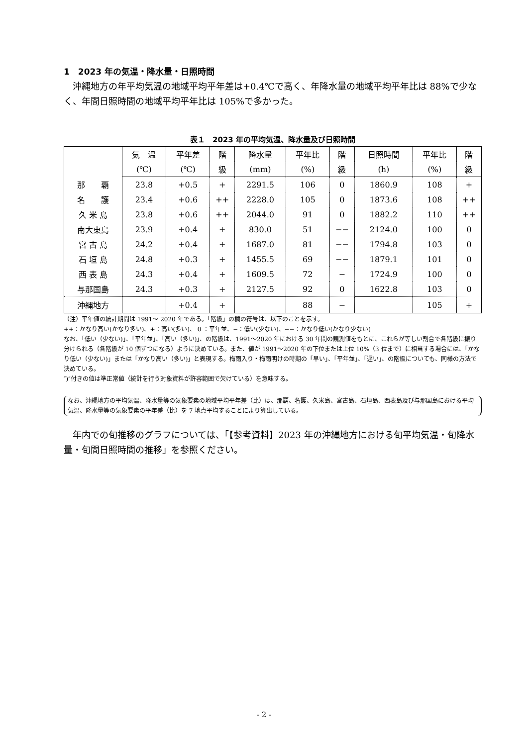1　2023 年の気温・降水量・日照時間
沖縄地方の年平均気温の地域平均平年差は+0.4℃で高く、年降水量の地域平均平年比は 88%で少なく、年間日照時間の地域平均平年比は 105%で多かった。
表１　2023 年の平均気温、降水量及び日照時間
| | 気 温 | 平年差 | 階 | 降水量 | 平年比 | 階 | 日照時間 | 平年比 | 階 |
| --- | --- | --- | --- | --- | --- | --- | --- | --- | --- |
| | (℃) | (℃) | 級 | (mm) | (%) | 級 | (h) | (%) | 級 |
| 那 覇 | 23.8 | +0.5 | + | 2291.5 | 106 | 0 | 1860.9 | 108 | + |
| 名 護 | 23.4 | +0.6 | ++ | 2228.0 | 105 | 0 | 1873.6 | 108 | ++ |
| 久 米 島 | 23.8 | +0.6 | ++ | 2044.0 | 91 | 0 | 1882.2 | 110 | ++ |
| 南大東島 | 23.9 | +0.4 | + | 830.0 | 51 | −− | 2124.0 | 100 | 0 |
| 宮 古 島 | 24.2 | +0.4 | + | 1687.0 | 81 | −− | 1794.8 | 103 | 0 |
| 石 垣 島 | 24.8 | +0.3 | + | 1455.5 | 69 | −− | 1879.1 | 101 | 0 |
| 西 表 島 | 24.3 | +0.4 | + | 1609.5 | 72 | − | 1724.9 | 100 | 0 |
| 与那国島 | 24.3 | +0.3 | + | 2127.5 | 92 | 0 | 1622.8 | 103 | 0 |
| 沖縄地方 | | +0.4 | + | | 88 | − | | 105 | + |
（注）平年値の統計期間は 1991～ 2020 年である。「階級」の欄の符号は、以下のことを示す。
++：かなり高い(かなり多い)、+：高い(多い)、 0 ：平年並、−：低い(少ない)、−−：かなり低い(かなり少ない)
なお、「低い（少ない)」、「平年並」、「高い（多い)」、の階級は、1991～2020 年における 30 年間の観測値をもとに、これらが等しい割合で各階級に振り分けられる（各階級が 10 個ずつになる）ように決めている。また、値が 1991～2020 年の下位または上位 10%（3 位まで）に相当する場合には、「かなり低い（少ない)」または「かなり高い（多い)」と表現する。梅雨入り・梅雨明けの時期の「早い」、「平年並」、「遅い」、の階級についても、同様の方法で決めている。
″)″付きの値は準正常値（統計を行う対象資料が許容範囲で欠けている）を意味する。
なお、沖縄地方の平均気温、降水量等の気象要素の地域平均平年差（比）は、那覇、名護、久米島、宮古島、石垣島、西表島及び与那国島における平均気温、降水量等の気象要素の平年差（比）を 7 地点平均することにより算出している。
年内での旬推移のグラフについては、「【参考資料】2023 年の沖縄地方における旬平均気温・旬降水量・旬間日照時間の推移」を参照ください。
- 2 -